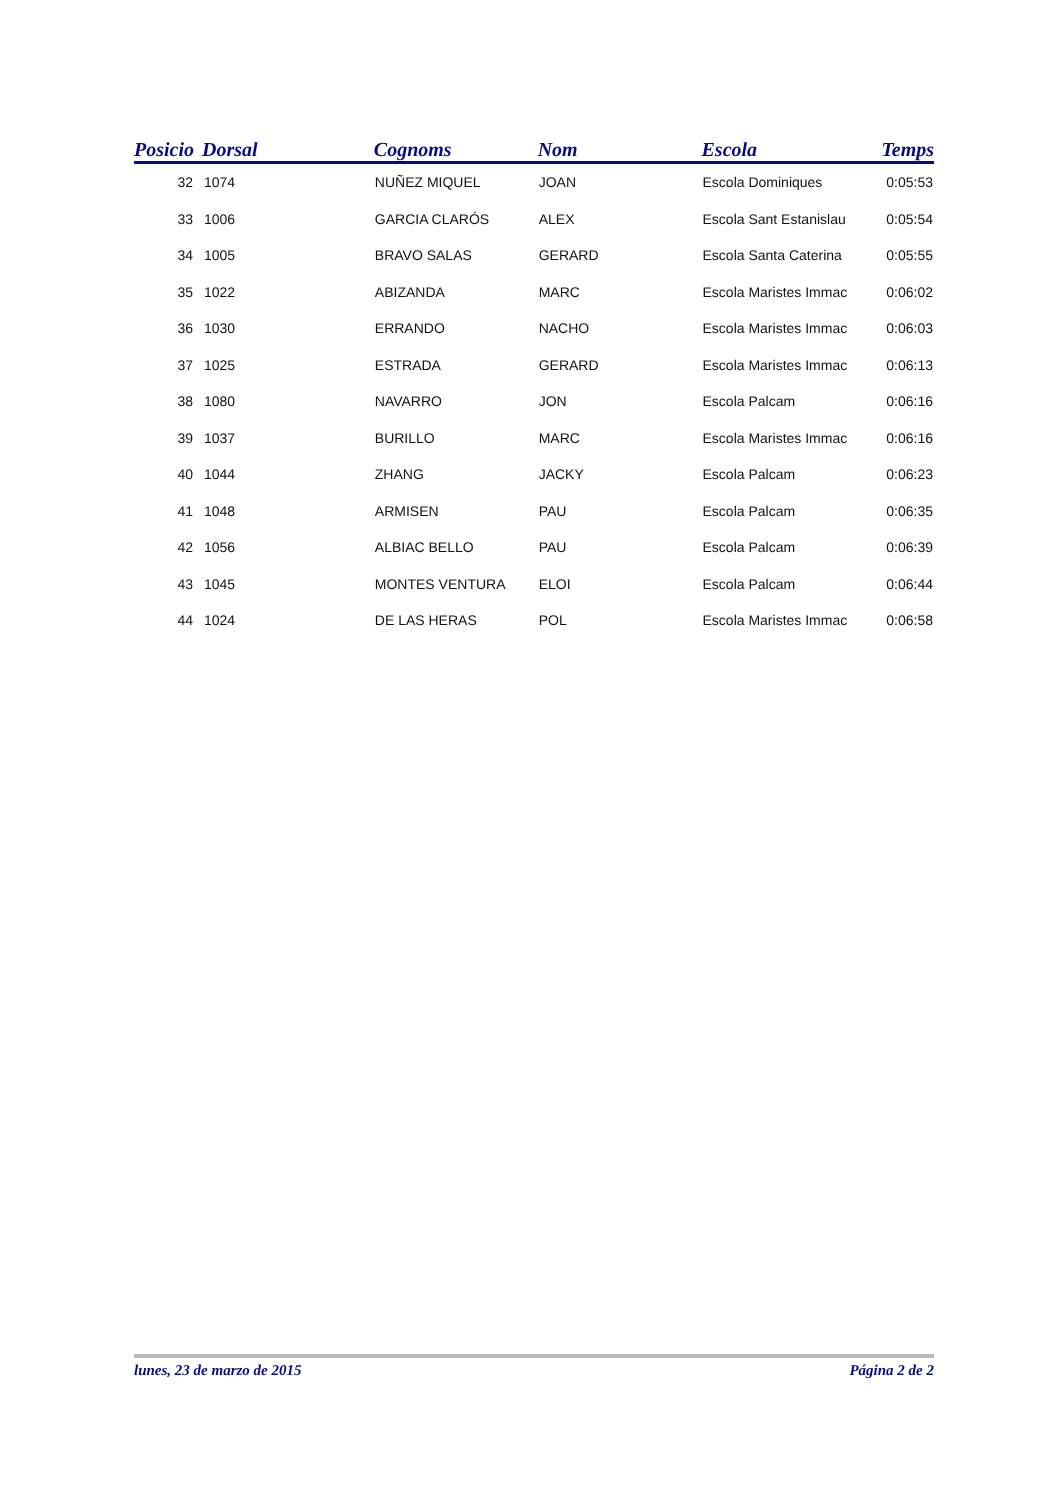| Posicio | Dorsal | Cognoms | Nom | Escola | Temps |
| --- | --- | --- | --- | --- | --- |
| 32 | 1074 | NUÑEZ MIQUEL | JOAN | Escola Dominiques | 0:05:53 |
| 33 | 1006 | GARCIA CLARÓS | ALEX | Escola Sant Estanislau | 0:05:54 |
| 34 | 1005 | BRAVO SALAS | GERARD | Escola Santa Caterina | 0:05:55 |
| 35 | 1022 | ABIZANDA | MARC | Escola Maristes Immac | 0:06:02 |
| 36 | 1030 | ERRANDO | NACHO | Escola Maristes Immac | 0:06:03 |
| 37 | 1025 | ESTRADA | GERARD | Escola Maristes Immac | 0:06:13 |
| 38 | 1080 | NAVARRO | JON | Escola Palcam | 0:06:16 |
| 39 | 1037 | BURILLO | MARC | Escola Maristes Immac | 0:06:16 |
| 40 | 1044 | ZHANG | JACKY | Escola Palcam | 0:06:23 |
| 41 | 1048 | ARMISEN | PAU | Escola Palcam | 0:06:35 |
| 42 | 1056 | ALBIAC BELLO | PAU | Escola Palcam | 0:06:39 |
| 43 | 1045 | MONTES VENTURA | ELOI | Escola Palcam | 0:06:44 |
| 44 | 1024 | DE LAS HERAS | POL | Escola Maristes Immac | 0:06:58 |
lunes, 23 de marzo de 2015 Página 2 de 2